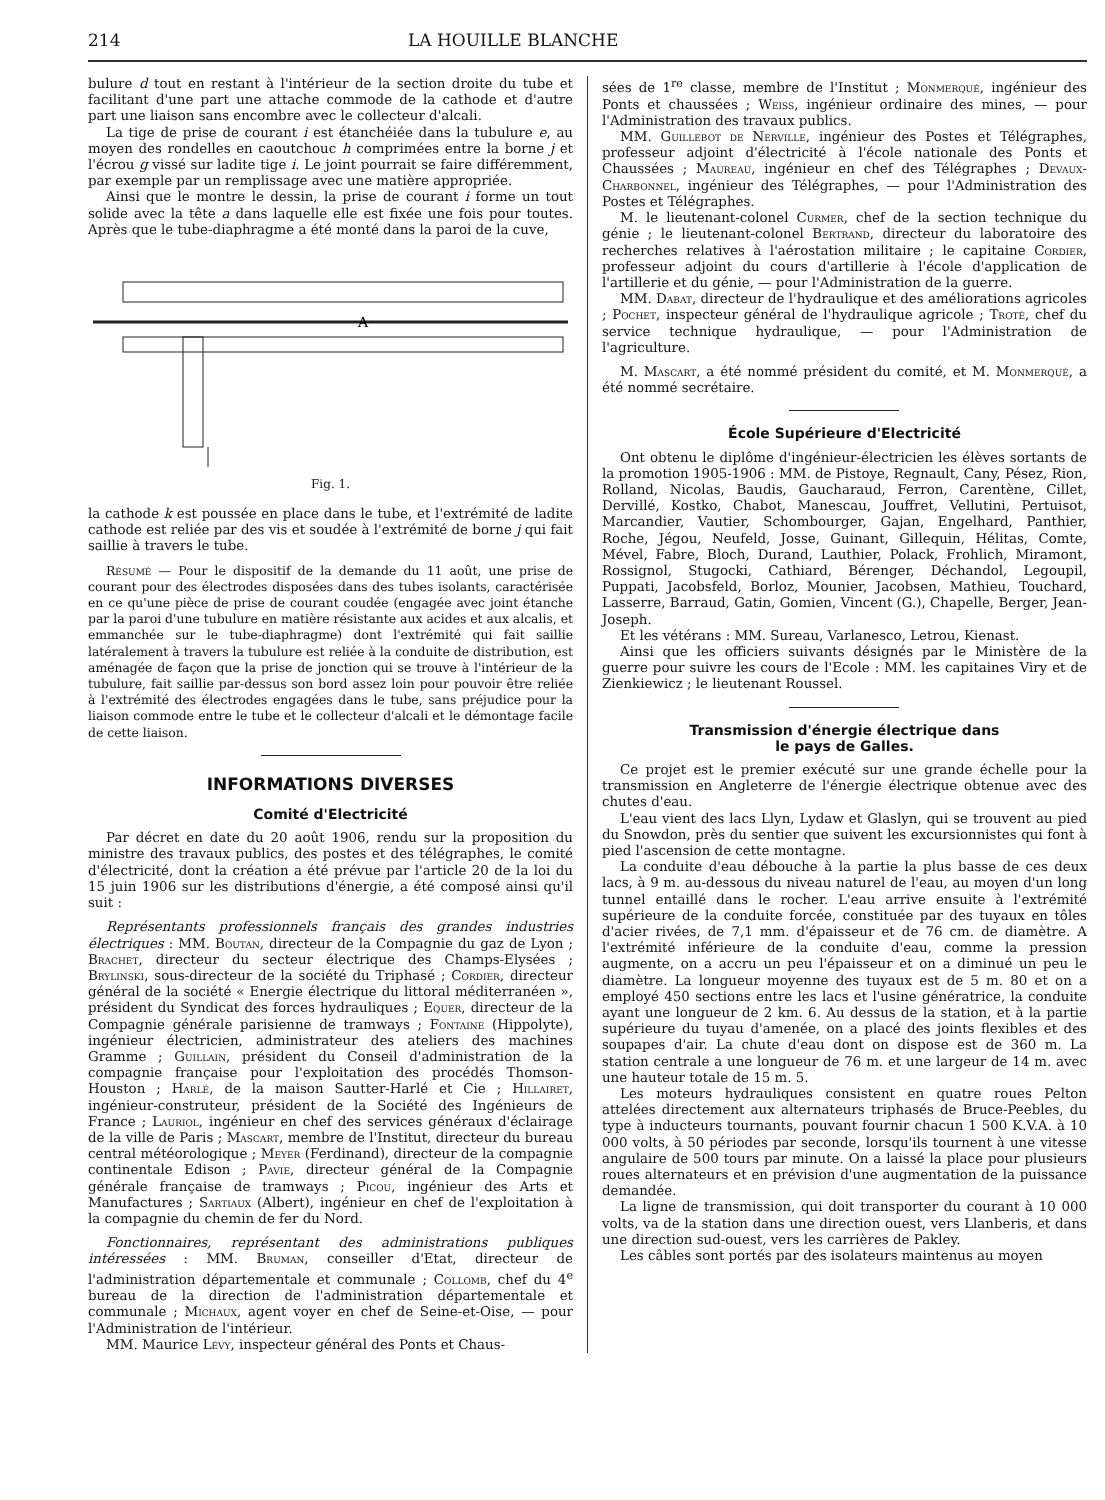214 LA HOUILLE BLANCHE
bulure d tout en restant à l'intérieur de la section droite du tube et facilitant d'une part une attache commode de la cathode et d'autre part une liaison sans encombre avec le collecteur d'alcali.
La tige de prise de courant i est étanchéiée dans la tubulure e, au moyen des rondelles en caoutchouc h comprimées entre la borne j et l'écrou g vissé sur ladite tige i. Le joint pourrait se faire différemment, par exemple par un remplissage avec une matière appropriée.
Ainsi que le montre le dessin, la prise de courant i forme un tout solide avec la tête a dans laquelle elle est fixée une fois pour toutes. Après que le tube-diaphragme a été monté dans la paroi de la cuve,
A
Fig. 1.
la cathode k est poussée en place dans le tube, et l'extrémité de ladite cathode est reliée par des vis et soudée à l'extrémité de borne j qui fait saillie à travers le tube.
Résumé — Pour le dispositif de la demande du 11 août, une prise de courant pour des électrodes disposées dans des tubes isolants, caractérisée en ce qu'une pièce de prise de courant coudée (engagée avec joint étanche par la paroi d'une tubulure en matière résistante aux acides et aux alcalis, et emmanchée sur le tube-diaphragme) dont l'extrémité qui fait saillie latéralement à travers la tubulure est reliée à la conduite de distribution, est aménagée de façon que la prise de jonction qui se trouve à l'intérieur de la tubulure, fait saillie par-dessus son bord assez loin pour pouvoir être reliée à l'extrémité des électrodes engagées dans le tube, sans préjudice pour la liaison commode entre le tube et le collecteur d'alcali et le démontage facile de cette liaison.
INFORMATIONS DIVERSES
Comité d'Electricité
Par décret en date du 20 août 1906, rendu sur la proposition du ministre des travaux publics, des postes et des télégraphes, le comité d'électricité, dont la création a été prévue par l'article 20 de la loi du 15 juin 1906 sur les distributions d'énergie, a été composé ainsi qu'il suit :
Représentants professionnels français des grandes industries électriques : MM. Boutan, directeur de la Compagnie du gaz de Lyon ; Brachet, directeur du secteur électrique des Champs-Elysées ; Brylinski, sous-directeur de la société du Triphasé ; Cordier, directeur général de la société « Energie électrique du littoral méditerranéen », président du Syndicat des forces hydrauliques ; Equer, directeur de la Compagnie générale parisienne de tramways ; Fontaine (Hippolyte), ingénieur électricien, administrateur des ateliers des machines Gramme ; Guillain, président du Conseil d'administration de la compagnie française pour l'exploitation des procédés Thomson-Houston ; Harlé, de la maison Sautter-Harlé et Cie ; Hillairet, ingénieur-construteur, président de la Société des Ingénieurs de France ; Lauriol, ingénieur en chef des services généraux d'éclairage de la ville de Paris ; Mascart, membre de l'Institut, directeur du bureau central météorologique ; Meyer (Ferdinand), directeur de la compagnie continentale Edison ; Pavie, directeur général de la Compagnie générale française de tramways ; Picou, ingénieur des Arts et Manufactures ; Sartiaux (Albert), ingénieur en chef de l'exploitation à la compagnie du chemin de fer du Nord.
Fonctionnaires, représentant des administrations publiques intéressées : MM. Bruman, conseiller d'Etat, directeur de l'administration départementale et communale ; Collomb, chef du 4<sup>e</sup> bureau de la direction de l'administration départementale et communale ; Michaux, agent voyer en chef de Seine-et-Oise, — pour l'Administration de l'intérieur.
MM. Maurice Lévy, inspecteur général des Ponts et Chaus-
sées de 1<sup>re</sup> classe, membre de l'Institut ; Monmerqué, ingénieur des Ponts et chaussées ; Weiss, ingénieur ordinaire des mines, — pour l'Administration des travaux publics.
MM. Guillebot de Nerville, ingénieur des Postes et Télégraphes, professeur adjoint d'électricité à l'école nationale des Ponts et Chaussées ; Maureau, ingénieur en chef des Télégraphes ; Devaux-Charbonnel, ingénieur des Télégraphes, — pour l'Administration des Postes et Télégraphes.
M. le lieutenant-colonel Curmer, chef de la section technique du génie ; le lieutenant-colonel Bertrand, directeur du laboratoire des recherches relatives à l'aérostation militaire ; le capitaine Cordier, professeur adjoint du cours d'artillerie à l'école d'application de l'artillerie et du génie, — pour l'Administration de la guerre.
MM. Dabat, directeur de l'hydraulique et des améliorations agricoles ; Pochet, inspecteur général de l'hydraulique agricole ; Troté, chef du service technique hydraulique, — pour l'Administration de l'agriculture.
M. Mascart, a été nommé président du comité, et M. Monmerqué, a été nommé secrétaire.
École Supérieure d'Electricité
Ont obtenu le diplôme d'ingénieur-électricien les élèves sortants de la promotion 1905-1906 : MM. de Pistoye, Regnault, Cany, Pésez, Rion, Rolland, Nicolas, Baudis, Gaucharaud, Ferron, Carentène, Cillet, Dervillé, Kostko, Chabot, Manescau, Jouffret, Vellutini, Pertuisot, Marcandier, Vautier, Schombourger, Gajan, Engelhard, Panthier, Roche, Jégou, Neufeld, Josse, Guinant, Gillequin, Hélitas, Comte, Mével, Fabre, Bloch, Durand, Lauthier, Polack, Frohlich, Miramont, Rossignol, Stugocki, Cathiard, Bérenger, Déchandol, Legoupil, Puppati, Jacobsfeld, Borloz, Mounier, Jacobsen, Mathieu, Touchard, Lasserre, Barraud, Gatin, Gomien, Vincent (G.), Chapelle, Berger, Jean-Joseph.
Et les vétérans : MM. Sureau, Varlanesco, Letrou, Kienast.
Ainsi que les officiers suivants désignés par le Ministère de la guerre pour suivre les cours de l'Ecole : MM. les capitaines Viry et de Zienkiewicz ; le lieutenant Roussel.
Transmission d'énergie électrique dans
le pays de Galles.
Ce projet est le premier exécuté sur une grande échelle pour la transmission en Angleterre de l'énergie électrique obtenue avec des chutes d'eau.
L'eau vient des lacs Llyn, Lydaw et Glaslyn, qui se trouvent au pied du Snowdon, près du sentier que suivent les excursionnistes qui font à pied l'ascension de cette montagne.
La conduite d'eau débouche à la partie la plus basse de ces deux lacs, à 9 m. au-dessous du niveau naturel de l'eau, au moyen d'un long tunnel entaillé dans le rocher. L'eau arrive ensuite à l'extrémité supérieure de la conduite forcée, constituée par des tuyaux en tôles d'acier rivées, de 7,1 mm. d'épaisseur et de 76 cm. de diamètre. A l'extrémité inférieure de la conduite d'eau, comme la pression augmente, on a accru un peu l'épaisseur et on a diminué un peu le diamètre. La longueur moyenne des tuyaux est de 5 m. 80 et on a employé 450 sections entre les lacs et l'usine génératrice, la conduite ayant une longueur de 2 km. 6. Au dessus de la station, et à la partie supérieure du tuyau d'amenée, on a placé des joints flexibles et des soupapes d'air. La chute d'eau dont on dispose est de 360 m. La station centrale a une longueur de 76 m. et une largeur de 14 m. avec une hauteur totale de 15 m. 5.
Les moteurs hydrauliques consistent en quatre roues Pelton attelées directement aux alternateurs triphasés de Bruce-Peebles, du type à inducteurs tournants, pouvant fournir chacun 1 500 K.V.A. à 10 000 volts, à 50 périodes par seconde, lorsqu'ils tournent à une vitesse angulaire de 500 tours par minute. On a laissé la place pour plusieurs roues alternateurs et en prévision d'une augmentation de la puissance demandée.
La ligne de transmission, qui doit transporter du courant à 10 000 volts, va de la station dans une direction ouest, vers Llanberis, et dans une direction sud-ouest, vers les carrières de Pakley.
Les câbles sont portés par des isolateurs maintenus au moyen